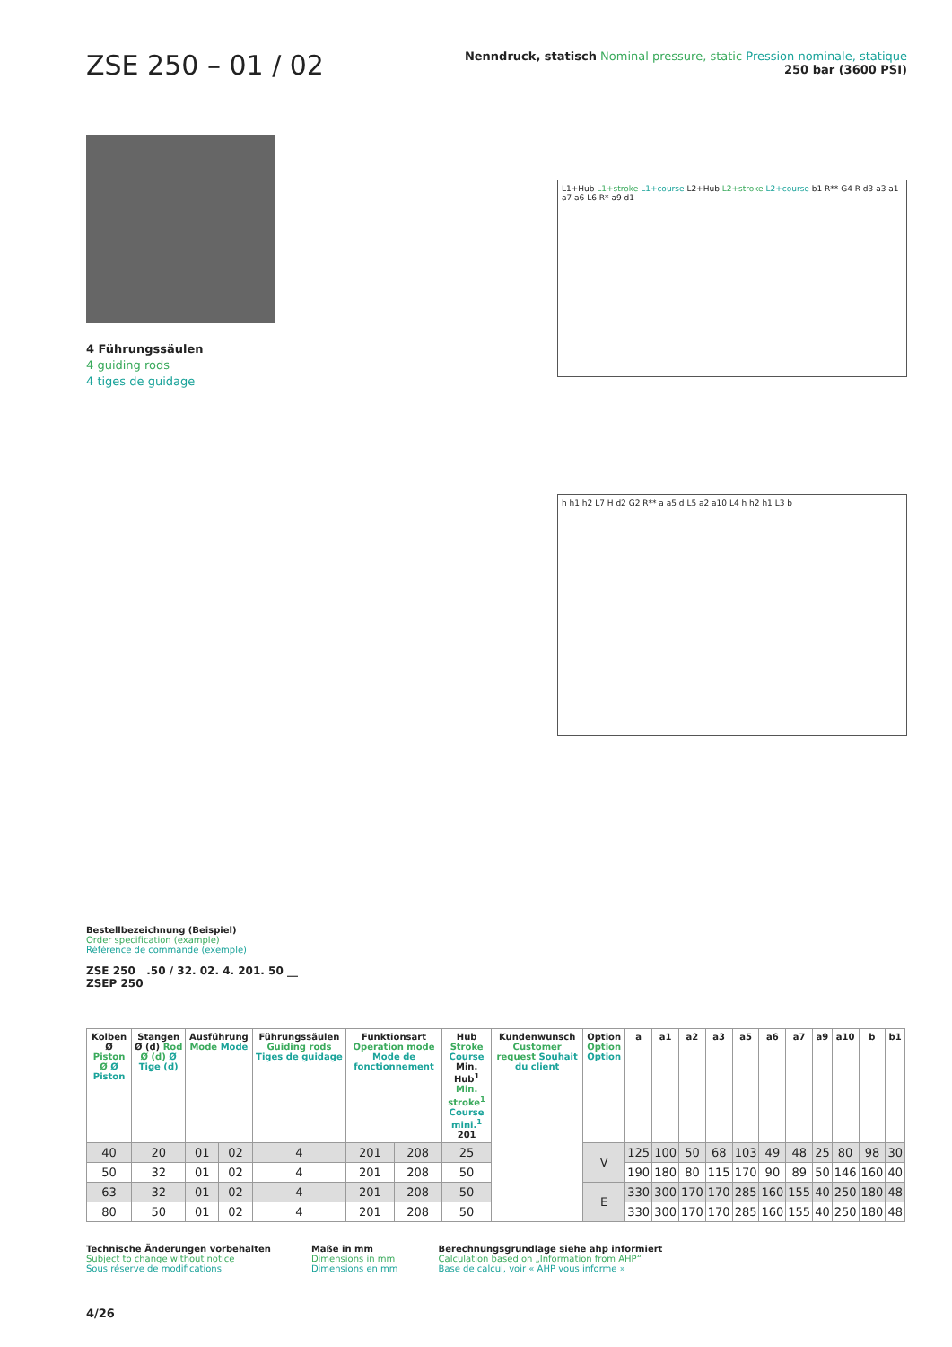ZSE 250 – 01 / 02
Nenndruck, statisch Nominal pressure, static Pression nominale, statique
250 bar (3600 PSI)
4 Führungssäulen
4 guiding rods
4 tiges de guidage
L1+Hub L1+stroke L1+course L2+Hub L2+stroke L2+course b1 R** G4 R d3 a3 a1 a7 a6 L6 R* a9 d1
h h1 h2 L7 H d2 G2 R** a a5 d L5 a2 a10 L4 h h2 h1 L3 b
Bestellbezeichnung (Beispiel)
Order specification (example)
Référence de commande (exemple)
ZSE 250 .50 / 32. 02. 4. 201. 50 __
ZSEP 250
| Kolben Ø Piston Ø Ø Piston | Stangen Ø (d) Rod Ø (d) Ø Tige (d) | Ausführung Mode Mode | | Führungssäulen Guiding rods Tiges de guidage | Funktionsart Operation mode Mode de fonctionnement | | Hub Stroke Course Min. Hub<sup>1</sup> Min. stroke<sup>1</sup> Course mini.<sup>1</sup> 201 | Kundenwunsch Customer request Souhait du client | Option Option Option | a | a1 | a2 | a3 | a5 | a6 | a7 | a9 | a10 | b | b1 |
| --- | --- | --- | --- | --- | --- | --- | --- | --- | --- | --- | --- | --- | --- | --- | --- | --- | --- | --- | --- | --- |
| 40 | 20 | 01 | 02 | 4 | 201 | 208 | 25 | | V | 125 | 100 | 50 | 68 | 103 | 49 | 48 | 25 | 80 | 98 | 30 |
| 50 | 32 | 01 | 02 | 4 | 201 | 208 | 50 | | | 190 | 180 | 80 | 115 | 170 | 90 | 89 | 50 | 146 | 160 | 40 |
| 63 | 32 | 01 | 02 | 4 | 201 | 208 | 50 | | E | 330 | 300 | 170 | 170 | 285 | 160 | 155 | 40 | 250 | 180 | 48 |
| 80 | 50 | 01 | 02 | 4 | 201 | 208 | 50 | | | 330 | 300 | 170 | 170 | 285 | 160 | 155 | 40 | 250 | 180 | 48 |
Technische Änderungen vorbehalten
Subject to change without notice
Sous réserve de modifications
Maße in mm
Dimensions in mm
Dimensions en mm
Berechnungsgrundlage siehe ahp informiert
Calculation based on „Information from AHP“
Base de calcul, voir « AHP vous informe »
4/26